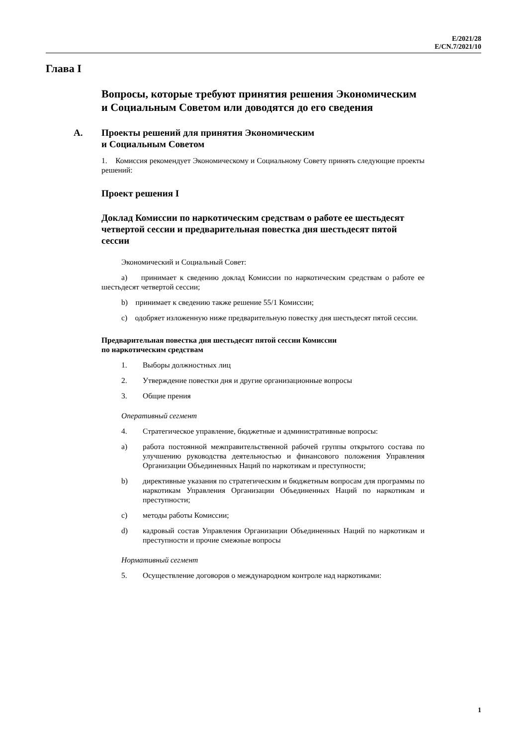E/2021/28
E/CN.7/2021/10
Глава I
Вопросы, которые требуют принятия решения Экономическим и Социальным Советом или доводятся до его сведения
A. Проекты решений для принятия Экономическим
и Социальным Советом
1. Комиссия рекомендует Экономическому и Социальному Совету принять следующие проекты решений:
Проект решения I
Доклад Комиссии по наркотическим средствам о работе ее шестьдесят четвертой сессии и предварительная повестка дня шестьдесят пятой сессии
Экономический и Социальный Совет:
a) принимает к сведению доклад Комиссии по наркотическим средствам о работе ее шестьдесят четвертой сессии;
b) принимает к сведению также решение 55/1 Комиссии;
c) одобряет изложенную ниже предварительную повестку дня шестьдесят пятой сессии.
Предварительная повестка дня шестьдесят пятой сессии Комиссии
по наркотическим средствам
1. Выборы должностных лиц
2. Утверждение повестки дня и другие организационные вопросы
3. Общие прения
Оперативный сегмент
4. Стратегическое управление, бюджетные и административные вопросы:
a) работа постоянной межправительственной рабочей группы открытого состава по улучшению руководства деятельностью и финансового положения Управления Организации Объединенных Наций по наркотикам и преступности;
b) директивные указания по стратегическим и бюджетным вопросам для программы по наркотикам Управления Организации Объединенных Наций по наркотикам и преступности;
c) методы работы Комиссии;
d) кадровый состав Управления Организации Объединенных Наций по наркотикам и преступности и прочие смежные вопросы
Нормативный сегмент
5. Осуществление договоров о международном контроле над наркотиками:
1